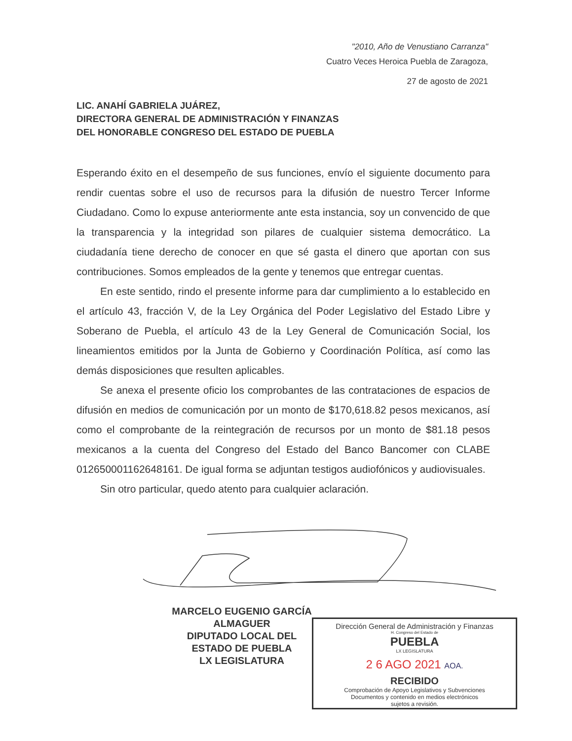"2010, Año de Venustiano Carranza"
Cuatro Veces Heroica Puebla de Zaragoza,
27 de agosto de 2021
LIC. ANAHÍ GABRIELA JUÁREZ,
DIRECTORA GENERAL DE ADMINISTRACIÓN Y FINANZAS
DEL HONORABLE CONGRESO DEL ESTADO DE PUEBLA
Esperando éxito en el desempeño de sus funciones, envío el siguiente documento para rendir cuentas sobre el uso de recursos para la difusión de nuestro Tercer Informe Ciudadano. Como lo expuse anteriormente ante esta instancia, soy un convencido de que la transparencia y la integridad son pilares de cualquier sistema democrático. La ciudadanía tiene derecho de conocer en que sé gasta el dinero que aportan con sus contribuciones. Somos empleados de la gente y tenemos que entregar cuentas.
En este sentido, rindo el presente informe para dar cumplimiento a lo establecido en el artículo 43, fracción V, de la Ley Orgánica del Poder Legislativo del Estado Libre y Soberano de Puebla, el artículo 43 de la Ley General de Comunicación Social, los lineamientos emitidos por la Junta de Gobierno y Coordinación Política, así como las demás disposiciones que resulten aplicables.
Se anexa el presente oficio los comprobantes de las contrataciones de espacios de difusión en medios de comunicación por un monto de $170,618.82 pesos mexicanos, así como el comprobante de la reintegración de recursos por un monto de $81.18 pesos mexicanos a la cuenta del Congreso del Estado del Banco Bancomer con CLABE 012650001162648161. De igual forma se adjuntan testigos audiofónicos y audiovisuales.
Sin otro particular, quedo atento para cualquier aclaración.
MARCELO EUGENIO GARCÍA ALMAGUER
DIPUTADO LOCAL DEL ESTADO DE PUEBLA
LX LEGISLATURA
Dirección General de Administración y Finanzas
H. Congreso del Estado de
PUEBLA
LX LEGISLATURA
2 6 AGO 2021 AOA.
RECIBIDO
Comprobación de Apoyo Legislativos y Subvenciones
Documentos y contenido en medios electrónicos
sujetos a revisión.